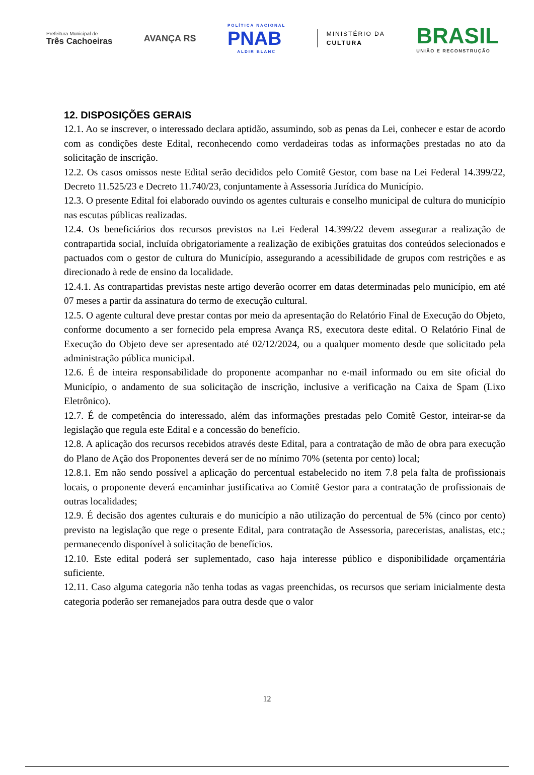Prefeitura Municipal de
Três Cachoeiras
AVANÇA RS
POLÍTICA NACIONAL
PNAB
ALDIR BLANC
MINISTÉRIO DA
CULTURA
BRASIL
UNIÃO E RECONSTRUÇÃO
12. DISPOSIÇÕES GERAIS
12.1. Ao se inscrever, o interessado declara aptidão, assumindo, sob as penas da Lei, conhecer e estar de acordo com as condições deste Edital, reconhecendo como verdadeiras todas as informações prestadas no ato da solicitação de inscrição.
12.2. Os casos omissos neste Edital serão decididos pelo Comitê Gestor, com base na Lei Federal 14.399/22, Decreto 11.525/23 e Decreto 11.740/23, conjuntamente à Assessoria Jurídica do Município.
12.3. O presente Edital foi elaborado ouvindo os agentes culturais e conselho municipal de cultura do município nas escutas públicas realizadas.
12.4. Os beneficiários dos recursos previstos na Lei Federal 14.399/22 devem assegurar a realização de contrapartida social, incluída obrigatoriamente a realização de exibições gratuitas dos conteúdos selecionados e pactuados com o gestor de cultura do Município, assegurando a acessibilidade de grupos com restrições e as direcionado à rede de ensino da localidade.
12.4.1. As contrapartidas previstas neste artigo deverão ocorrer em datas determinadas pelo município, em até 07 meses a partir da assinatura do termo de execução cultural.
12.5. O agente cultural deve prestar contas por meio da apresentação do Relatório Final de Execução do Objeto, conforme documento a ser fornecido pela empresa Avança RS, executora deste edital. O Relatório Final de Execução do Objeto deve ser apresentado até 02/12/2024, ou a qualquer momento desde que solicitado pela administração pública municipal.
12.6. É de inteira responsabilidade do proponente acompanhar no e-mail informado ou em site oficial do Município, o andamento de sua solicitação de inscrição, inclusive a verificação na Caixa de Spam (Lixo Eletrônico).
12.7. É de competência do interessado, além das informações prestadas pelo Comitê Gestor, inteirar-se da legislação que regula este Edital e a concessão do benefício.
12.8. A aplicação dos recursos recebidos através deste Edital, para a contratação de mão de obra para execução do Plano de Ação dos Proponentes deverá ser de no mínimo 70% (setenta por cento) local;
12.8.1. Em não sendo possível a aplicação do percentual estabelecido no item 7.8 pela falta de profissionais locais, o proponente deverá encaminhar justificativa ao Comitê Gestor para a contratação de profissionais de outras localidades;
12.9. É decisão dos agentes culturais e do município a não utilização do percentual de 5% (cinco por cento) previsto na legislação que rege o presente Edital, para contratação de Assessoria, pareceristas, analistas, etc.; permanecendo disponível à solicitação de benefícios.
12.10. Este edital poderá ser suplementado, caso haja interesse público e disponibilidade orçamentária suficiente.
12.11. Caso alguma categoria não tenha todas as vagas preenchidas, os recursos que seriam inicialmente desta categoria poderão ser remanejados para outra desde que o valor
12